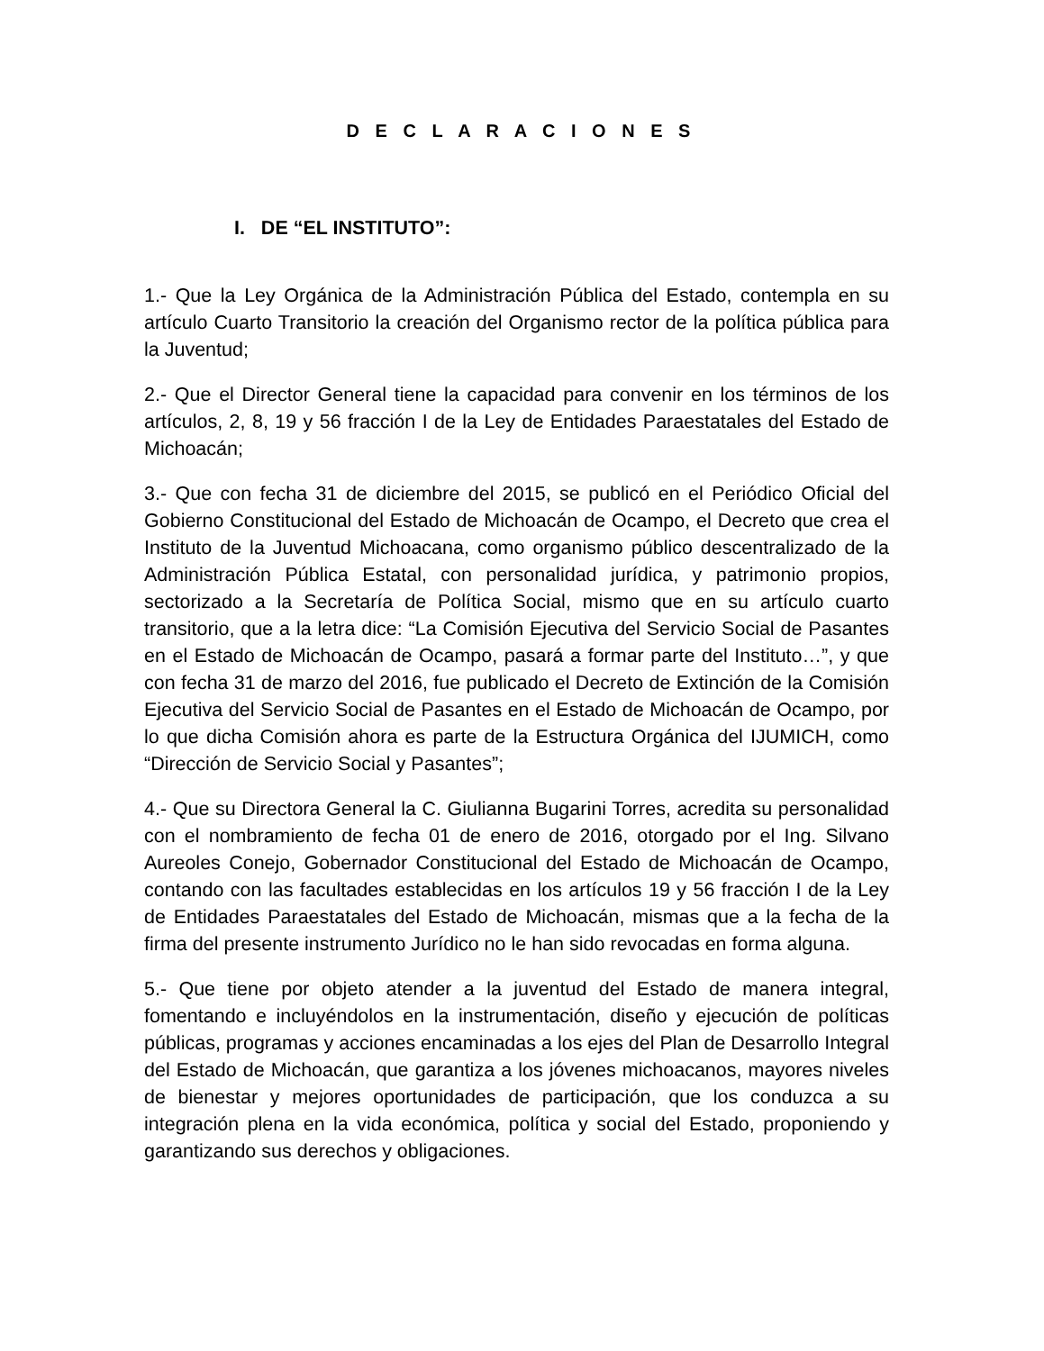D E C L A R A C I O N E S
I. DE “EL INSTITUTO”:
1.- Que la Ley Orgánica de la Administración Pública del Estado, contempla en su artículo Cuarto Transitorio la creación del Organismo rector de la política pública para la Juventud;
2.- Que el Director General tiene la capacidad para convenir en los términos de los artículos, 2, 8, 19 y 56 fracción I de la Ley de Entidades Paraestatales del Estado de Michoacán;
3.- Que con fecha 31 de diciembre del 2015, se publicó en el Periódico Oficial del Gobierno Constitucional del Estado de Michoacán de Ocampo, el Decreto que crea el Instituto de la Juventud Michoacana, como organismo público descentralizado de la Administración Pública Estatal, con personalidad jurídica, y patrimonio propios, sectorizado a la Secretaría de Política Social, mismo que en su artículo cuarto transitorio, que a la letra dice: “La Comisión Ejecutiva del Servicio Social de Pasantes en el Estado de Michoacán de Ocampo, pasará a formar parte del Instituto…”, y que con fecha 31 de marzo del 2016, fue publicado el Decreto de Extinción de la Comisión Ejecutiva del Servicio Social de Pasantes en el Estado de Michoacán de Ocampo, por lo que dicha Comisión ahora es parte de la Estructura Orgánica del IJUMICH, como “Dirección de Servicio Social y Pasantes”;
4.- Que su Directora General la C. Giulianna Bugarini Torres, acredita su personalidad con el nombramiento de fecha 01 de enero de 2016, otorgado por el Ing. Silvano Aureoles Conejo, Gobernador Constitucional del Estado de Michoacán de Ocampo, contando con las facultades establecidas en los artículos 19 y 56 fracción I de la Ley de Entidades Paraestatales del Estado de Michoacán, mismas que a la fecha de la firma del presente instrumento Jurídico no le han sido revocadas en forma alguna.
5.- Que tiene por objeto atender a la juventud del Estado de manera integral, fomentando e incluyéndolos en la instrumentación, diseño y ejecución de políticas públicas, programas y acciones encaminadas a los ejes del Plan de Desarrollo Integral del Estado de Michoacán, que garantiza a los jóvenes michoacanos, mayores niveles de bienestar y mejores oportunidades de participación, que los conduzca a su integración plena en la vida económica, política y social del Estado, proponiendo y garantizando sus derechos y obligaciones.